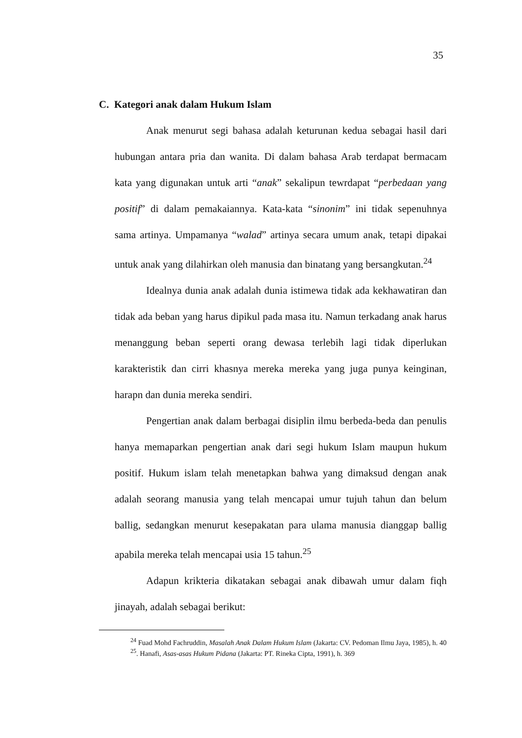35
C. Kategori anak dalam Hukum Islam
Anak menurut segi bahasa adalah keturunan kedua sebagai hasil dari hubungan antara pria dan wanita. Di dalam bahasa Arab terdapat bermacam kata yang digunakan untuk arti “anak” sekalipun tewrdapat “perbedaan yang positif” di dalam pemakaiannya. Kata-kata “sinonim” ini tidak sepenuhnya sama artinya. Umpamanya “walad” artinya secara umum anak, tetapi dipakai untuk anak yang dilahirkan oleh manusia dan binatang yang bersangkutan.<sup>24</sup>
Idealnya dunia anak adalah dunia istimewa tidak ada kekhawatiran dan tidak ada beban yang harus dipikul pada masa itu. Namun terkadang anak harus menanggung beban seperti orang dewasa terlebih lagi tidak diperlukan karakteristik dan cirri khasnya mereka mereka yang juga punya keinginan, harapn dan dunia mereka sendiri.
Pengertian anak dalam berbagai disiplin ilmu berbeda-beda dan penulis hanya memaparkan pengertian anak dari segi hukum Islam maupun hukum positif. Hukum islam telah menetapkan bahwa yang dimaksud dengan anak adalah seorang manusia yang telah mencapai umur tujuh tahun dan belum ballig, sedangkan menurut kesepakatan para ulama manusia dianggap ballig apabila mereka telah mencapai usia 15 tahun.<sup>25</sup>
Adapun krikteria dikatakan sebagai anak dibawah umur dalam fiqh jinayah, adalah sebagai berikut:
<sup>24</sup> Fuad Mohd Fachruddin, Masalah Anak Dalam Hukum Islam (Jakarta: CV. Pedoman Ilmu Jaya, 1985), h. 40
<sup>25</sup>. Hanafi, Asas-asas Hukum Pidana (Jakarta: PT. Rineka Cipta, 1991), h. 369